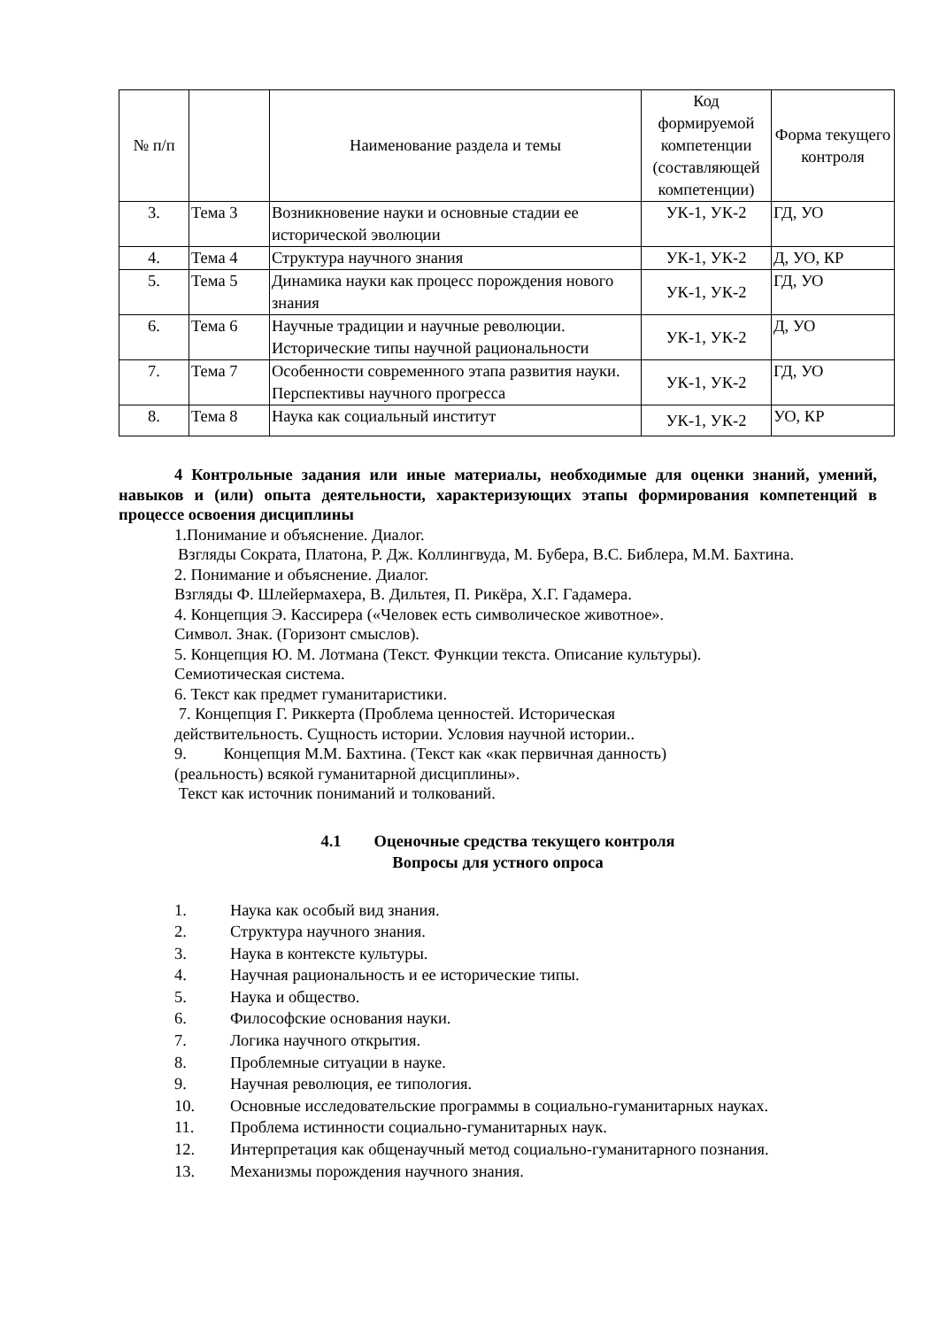| № п/п | | Наименование раздела и темы | Код формируемой компетенции (составляющей компетенции) | Форма текущего контроля |
| --- | --- | --- | --- | --- |
| 3. | Тема 3 | Возникновение науки и основные стадии ее исторической эволюции | УК-1, УК-2 | ГД, УО |
| 4. | Тема 4 | Структура научного знания | УК-1, УК-2 | Д, УО, КР |
| 5. | Тема 5 | Динамика науки как процесс порождения нового знания | УК-1, УК-2 | ГД, УО |
| 6. | Тема 6 | Научные традиции и научные революции. Исторические типы научной рациональности | УК-1, УК-2 | Д, УО |
| 7. | Тема 7 | Особенности современного этапа развития науки. Перспективы научного прогресса | УК-1, УК-2 | ГД, УО |
| 8. | Тема 8 | Наука как социальный институт | УК-1, УК-2 | УО, КР |
4 Контрольные задания или иные материалы, необходимые для оценки знаний, умений, навыков и (или) опыта деятельности, характеризующих этапы формирования компетенций в процессе освоения дисциплины
1.Понимание и объяснение. Диалог.
Взгляды Сократа, Платона, Р. Дж. Коллингвуда, М. Бубера, В.С. Библера, М.М. Бахтина.
2. Понимание и объяснение. Диалог.
Взгляды Ф. Шлейермахера, В. Дильтея, П. Рикёра, Х.Г. Гадамера.
4. Концепция Э. Кассирера («Человек есть символическое животное».
Символ. Знак. (Горизонт смыслов).
5. Концепция Ю. М. Лотмана (Текст. Функции текста. Описание культуры).
Семиотическая система.
6. Текст как предмет гуманитаристики.
7. Концепция Г. Риккерта (Проблема ценностей. Историческая
действительность. Сущность истории. Условия научной истории..
9. Концепция М.М. Бахтина. (Текст как «как первичная данность)
(реальность) всякой гуманитарной дисциплины».
Текст как источник пониманий и толкований.
4.1 Оценочные средства текущего контроля
Вопросы для устного опроса
1. Наука как особый вид знания.
2. Структура научного знания.
3. Наука в контексте культуры.
4. Научная рациональность и ее исторические типы.
5. Наука и общество.
6. Философские основания науки.
7. Логика научного открытия.
8. Проблемные ситуации в науке.
9. Научная революция, ее типология.
10. Основные исследовательские программы в социально-гуманитарных науках.
11. Проблема истинности социально-гуманитарных наук.
12. Интерпретация как общенаучный метод социально-гуманитарного познания.
13. Механизмы порождения научного знания.